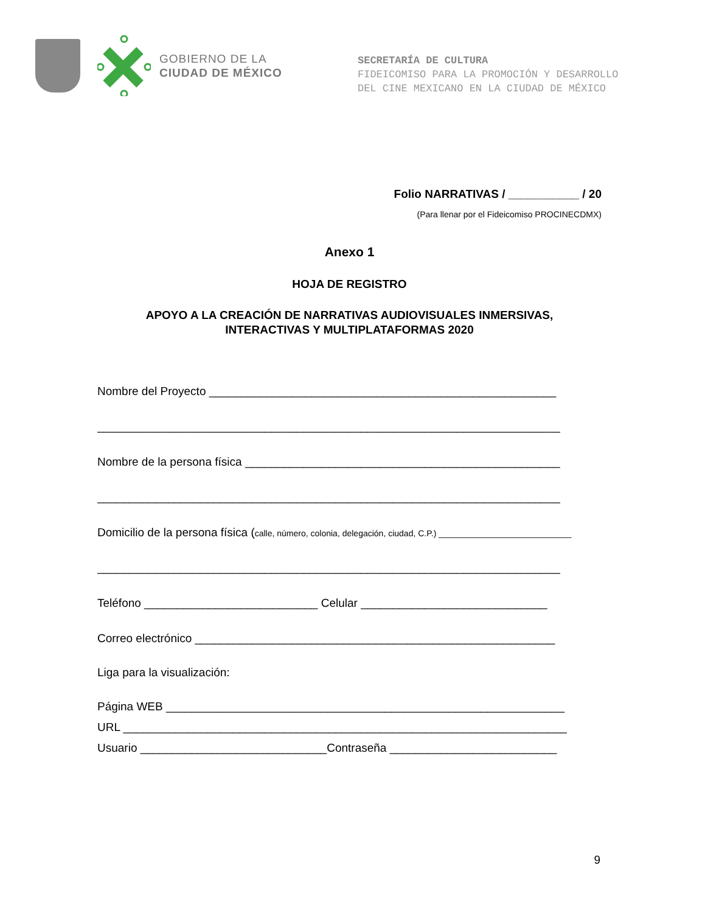GOBIERNO DE LA
CIUDAD DE MÉXICO
SECRETARÍA DE CULTURA
FIDEICOMISO PARA LA PROMOCIÓN Y DESARROLLO
DEL CINE MEXICANO EN LA CIUDAD DE MÉXICO
Folio NARRATIVAS / ___________ / 20
(Para llenar por el Fideicomiso PROCINECDMX)
Anexo 1
HOJA DE REGISTRO
APOYO A LA CREACIÓN DE NARRATIVAS AUDIOVISUALES INMERSIVAS,
INTERACTIVAS Y MULTIPLATAFORMAS 2020
Nombre del Proyecto ______________________________________________________
________________________________________________________________________
Nombre de la persona física _________________________________________________
________________________________________________________________________
Domicilio de la persona física (calle, número, colonia, delegación, ciudad, C.P.) ____________________________
________________________________________________________________________
Teléfono ___________________________ Celular _____________________________
Correo electrónico ________________________________________________________
Liga para la visualización:
Página WEB ______________________________________________________________
URL _____________________________________________________________________
Usuario _____________________________Contraseña __________________________
9